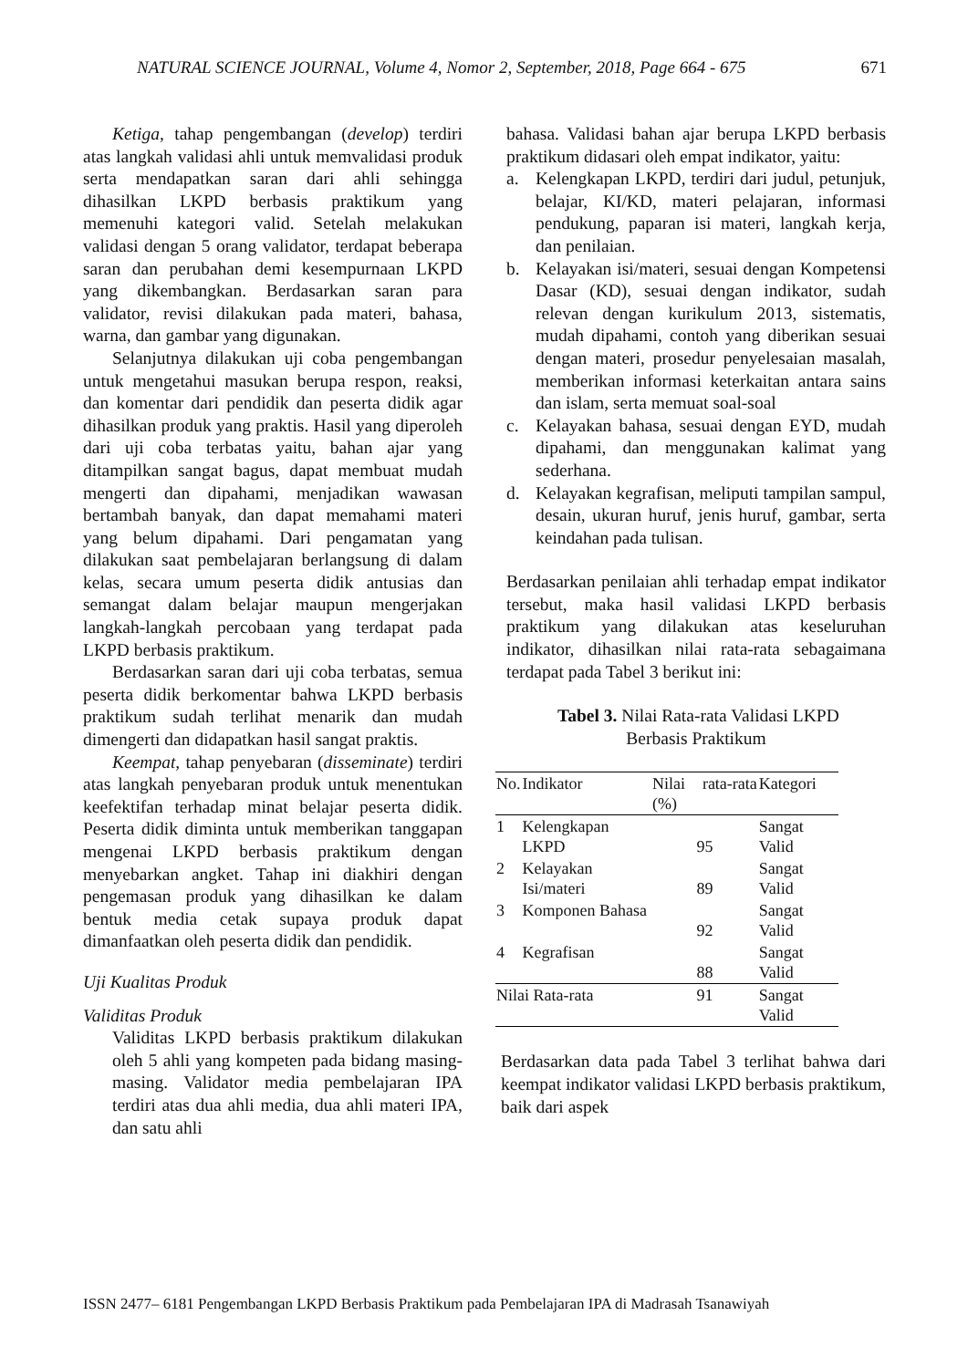NATURAL SCIENCE JOURNAL, Volume 4, Nomor 2, September, 2018, Page 664 - 675 671
Ketiga, tahap pengembangan (develop) terdiri atas langkah validasi ahli untuk memvalidasi produk serta mendapatkan saran dari ahli sehingga dihasilkan LKPD berbasis praktikum yang memenuhi kategori valid. Setelah melakukan validasi dengan 5 orang validator, terdapat beberapa saran dan perubahan demi kesempurnaan LKPD yang dikembangkan. Berdasarkan saran para validator, revisi dilakukan pada materi, bahasa, warna, dan gambar yang digunakan.
Selanjutnya dilakukan uji coba pengembangan untuk mengetahui masukan berupa respon, reaksi, dan komentar dari pendidik dan peserta didik agar dihasilkan produk yang praktis. Hasil yang diperoleh dari uji coba terbatas yaitu, bahan ajar yang ditampilkan sangat bagus, dapat membuat mudah mengerti dan dipahami, menjadikan wawasan bertambah banyak, dan dapat memahami materi yang belum dipahami. Dari pengamatan yang dilakukan saat pembelajaran berlangsung di dalam kelas, secara umum peserta didik antusias dan semangat dalam belajar maupun mengerjakan langkah-langkah percobaan yang terdapat pada LKPD berbasis praktikum.
Berdasarkan saran dari uji coba terbatas, semua peserta didik berkomentar bahwa LKPD berbasis praktikum sudah terlihat menarik dan mudah dimengerti dan didapatkan hasil sangat praktis.
Keempat, tahap penyebaran (disseminate) terdiri atas langkah penyebaran produk untuk menentukan keefektifan terhadap minat belajar peserta didik. Peserta didik diminta untuk memberikan tanggapan mengenai LKPD berbasis praktikum dengan menyebarkan angket. Tahap ini diakhiri dengan pengemasan produk yang dihasilkan ke dalam bentuk media cetak supaya produk dapat dimanfaatkan oleh peserta didik dan pendidik.
Uji Kualitas Produk
Validitas Produk
Validitas LKPD berbasis praktikum dilakukan oleh 5 ahli yang kompeten pada bidang masing-masing. Validator media pembelajaran IPA terdiri atas dua ahli media, dua ahli materi IPA, dan satu ahli
bahasa. Validasi bahan ajar berupa LKPD berbasis praktikum didasari oleh empat indikator, yaitu:
a. Kelengkapan LKPD, terdiri dari judul, petunjuk, belajar, KI/KD, materi pelajaran, informasi pendukung, paparan isi materi, langkah kerja, dan penilaian.
b. Kelayakan isi/materi, sesuai dengan Kompetensi Dasar (KD), sesuai dengan indikator, sudah relevan dengan kurikulum 2013, sistematis, mudah dipahami, contoh yang diberikan sesuai dengan materi, prosedur penyelesaian masalah, memberikan informasi keterkaitan antara sains dan islam, serta memuat soal-soal
c. Kelayakan bahasa, sesuai dengan EYD, mudah dipahami, dan menggunakan kalimat yang sederhana.
d. Kelayakan kegrafisan, meliputi tampilan sampul, desain, ukuran huruf, jenis huruf, gambar, serta keindahan pada tulisan.
Berdasarkan penilaian ahli terhadap empat indikator tersebut, maka hasil validasi LKPD berbasis praktikum yang dilakukan atas keseluruhan indikator, dihasilkan nilai rata-rata sebagaimana terdapat pada Tabel 3 berikut ini:
Tabel 3. Nilai Rata-rata Validasi LKPD
Berbasis Praktikum
| No. | Indikator | Nilai rata-rata (%) | Kategori |
| --- | --- | --- | --- |
| 1 | Kelengkapan LKPD | 95 | Sangat Valid |
| 2 | Kelayakan Isi/materi | 89 | Sangat Valid |
| 3 | Komponen Bahasa | 92 | Sangat Valid |
| 4 | Kegrafisan | 88 | Sangat Valid |
| Nilai Rata-rata | | 91 | Sangat Valid |
Berdasarkan data pada Tabel 3 terlihat bahwa dari keempat indikator validasi LKPD berbasis praktikum, baik dari aspek
ISSN 2477– 6181 Pengembangan LKPD Berbasis Praktikum pada Pembelajaran IPA di Madrasah Tsanawiyah